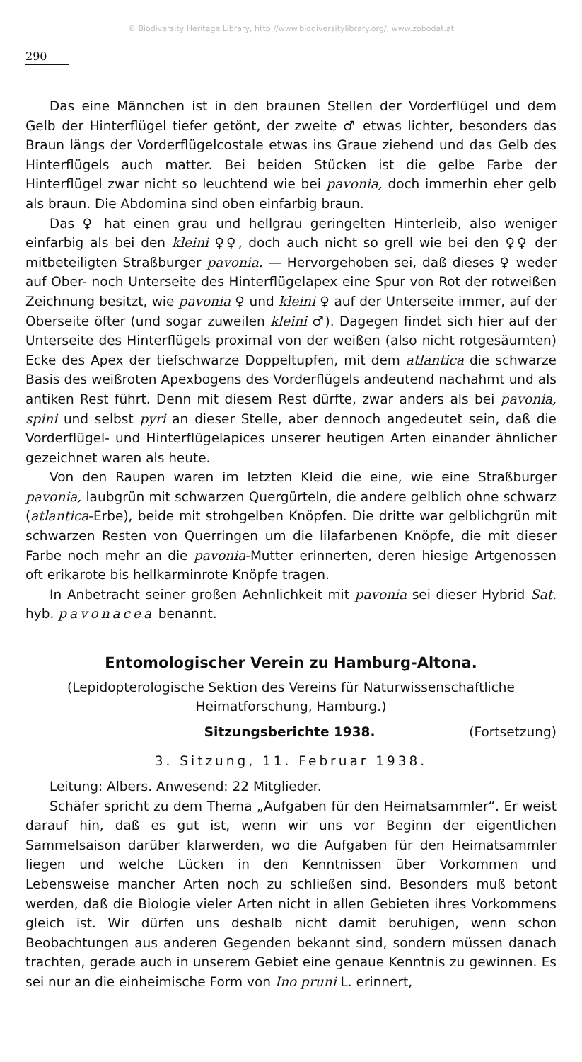© Biodiversity Heritage Library, http://www.biodiversitylibrary.org/; www.zobodat.at
290
Das eine Männchen ist in den braunen Stellen der Vorderflügel und dem Gelb der Hinterflügel tiefer getönt, der zweite ♂ etwas lichter, besonders das Braun längs der Vorderflügelcostale etwas ins Graue ziehend und das Gelb des Hinterflügels auch matter. Bei beiden Stücken ist die gelbe Farbe der Hinterflügel zwar nicht so leuchtend wie bei pavonia, doch immerhin eher gelb als braun. Die Abdomina sind oben einfarbig braun.
Das ♀ hat einen grau und hellgrau geringelten Hinterleib, also weniger einfarbig als bei den kleini ♀♀, doch auch nicht so grell wie bei den ♀♀ der mitbeteiligten Straßburger pavonia. — Hervorgehoben sei, daß dieses ♀ weder auf Ober- noch Unterseite des Hinterflügelapex eine Spur von Rot der rotweißen Zeichnung besitzt, wie pavonia ♀ und kleini ♀ auf der Unterseite immer, auf der Oberseite öfter (und sogar zuweilen kleini ♂). Dagegen findet sich hier auf der Unterseite des Hinterflügels proximal von der weißen (also nicht rotgesäumten) Ecke des Apex der tiefschwarze Doppeltupfen, mit dem atlantica die schwarze Basis des weißroten Apexbogens des Vorderflügels andeutend nachahmt und als antiken Rest führt. Denn mit diesem Rest dürfte, zwar anders als bei pavonia, spini und selbst pyri an dieser Stelle, aber dennoch angedeutet sein, daß die Vorderflügel- und Hinterflügelapices unserer heutigen Arten einander ähnlicher gezeichnet waren als heute.
Von den Raupen waren im letzten Kleid die eine, wie eine Straßburger pavonia, laubgrün mit schwarzen Quergürteln, die andere gelblich ohne schwarz (atlantica-Erbe), beide mit strohgelben Knöpfen. Die dritte war gelblichgrün mit schwarzen Resten von Querringen um die lilafarbenen Knöpfe, die mit dieser Farbe noch mehr an die pavonia-Mutter erinnerten, deren hiesige Artgenossen oft erikarote bis hellkarminrote Knöpfe tragen.
In Anbetracht seiner großen Aehnlichkeit mit pavonia sei dieser Hybrid Sat. hyb. pavonacea benannt.
Entomologischer Verein zu Hamburg-Altona.
(Lepidopterologische Sektion des Vereins für Naturwissenschaftliche Heimatforschung, Hamburg.)
Sitzungsberichte 1938. (Fortsetzung)
3. Sitzung, 11. Februar 1938.
Leitung: Albers. Anwesend: 22 Mitglieder.
Schäfer spricht zu dem Thema „Aufgaben für den Heimatsammler“. Er weist darauf hin, daß es gut ist, wenn wir uns vor Beginn der eigentlichen Sammelsaison darüber klarwerden, wo die Aufgaben für den Heimatsammler liegen und welche Lücken in den Kenntnissen über Vorkommen und Lebensweise mancher Arten noch zu schließen sind. Besonders muß betont werden, daß die Biologie vieler Arten nicht in allen Gebieten ihres Vorkommens gleich ist. Wir dürfen uns deshalb nicht damit beruhigen, wenn schon Beobachtungen aus anderen Gegenden bekannt sind, sondern müssen danach trachten, gerade auch in unserem Gebiet eine genaue Kenntnis zu gewinnen. Es sei nur an die einheimische Form von Ino pruni L. erinnert,